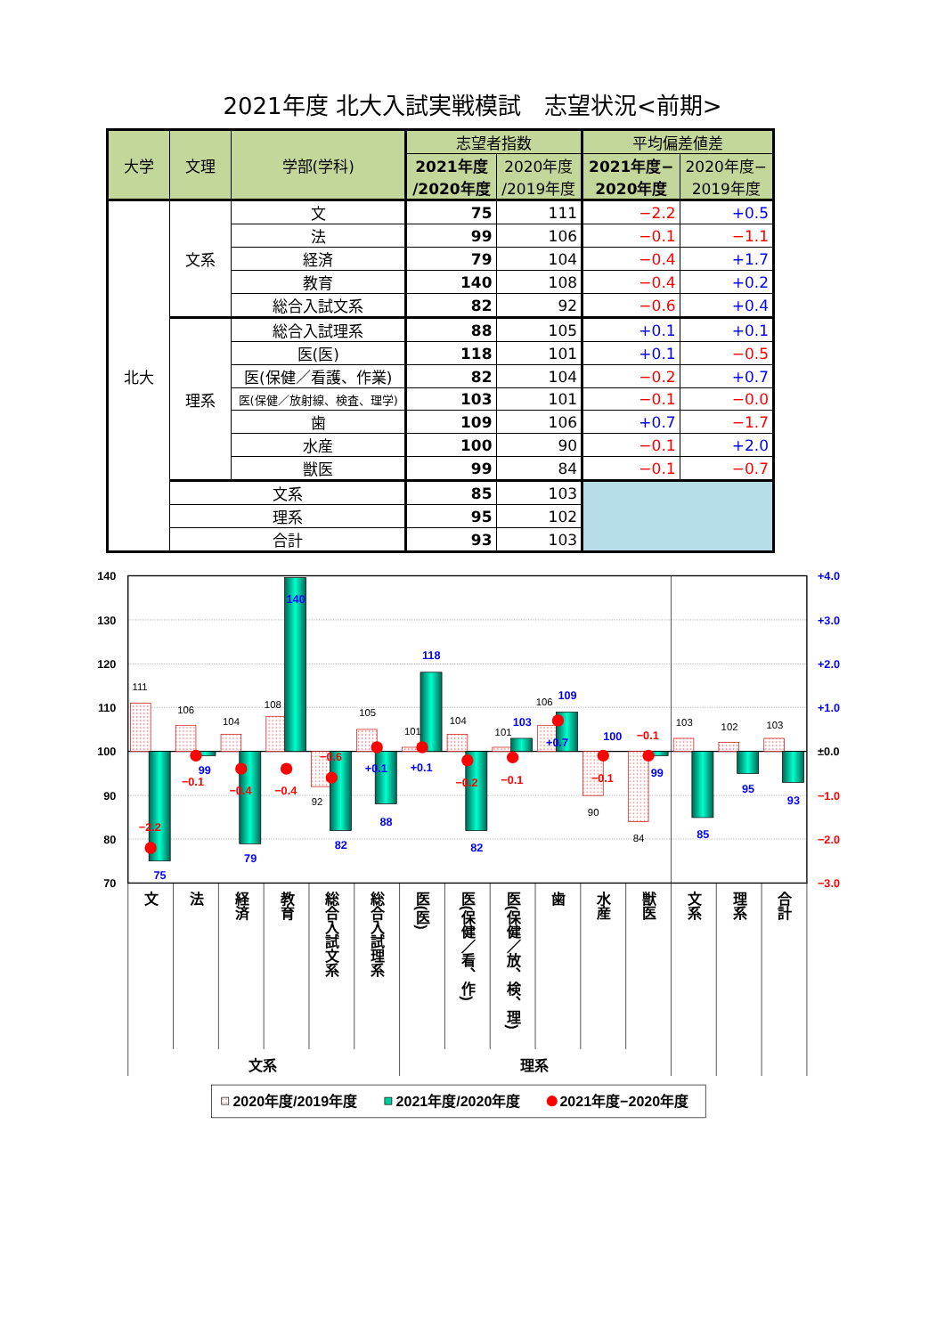2021年度 北大入試実戦模試　志望状況<前期>
| 大学 | 文理 | 学部(学科) | 志望者指数 | | 平均偏差値差 | |
| --- | --- | --- | --- | --- | --- | --- |
| | | | 2021年度 /2020年度 | 2020年度 /2019年度 | 2021年度− 2020年度 | 2020年度− 2019年度 |
| 北大 | 文系 | 文 | 75 | 111 | −2.2 | +0.5 |
| | | 法 | 99 | 106 | −0.1 | −1.1 |
| | | 経済 | 79 | 104 | −0.4 | +1.7 |
| | | 教育 | 140 | 108 | −0.4 | +0.2 |
| | | 総合入試文系 | 82 | 92 | −0.6 | +0.4 |
| | 理系 | 総合入試理系 | 88 | 105 | +0.1 | +0.1 |
| | | 医(医) | 118 | 101 | +0.1 | −0.5 |
| | | 医(保健／看護、作業) | 82 | 104 | −0.2 | +0.7 |
| | | 医(保健／放射線、検査、理学) | 103 | 101 | −0.1 | −0.0 |
| | | 歯 | 109 | 106 | +0.7 | −1.7 |
| | | 水産 | 100 | 90 | −0.1 | +2.0 |
| | | 獣医 | 99 | 84 | −0.1 | −0.7 |
| | 文系 | | 85 | 103 | | |
| | 理系 | | 95 | 102 | | |
| | 合計 | | 93 | 103 | | |
140
130
120
110
100
90
80
70
+4.0
+3.0
+2.0
+1.0
±0.0
−1.0
−2.0
−3.0
111
106
104
108
92
105
101
104
101
106
90
84
103
102
103
75
99
79
140
82
88
118
82
103
109
100
99
85
95
93
−2.2
−0.1
−0.4
−0.4
−0.6
+0.1
+0.1
−0.2
−0.1
+0.7
−0.1
−0.1
文
法
経済
教育
総合入試文系
総合入試理系
医(医)
医(保健／看、作)
医(保健／放、検、理)
歯
水産
獣医
文系
理系
合計
文系
理系
2020年度/2019年度
2021年度/2020年度
2021年度−2020年度